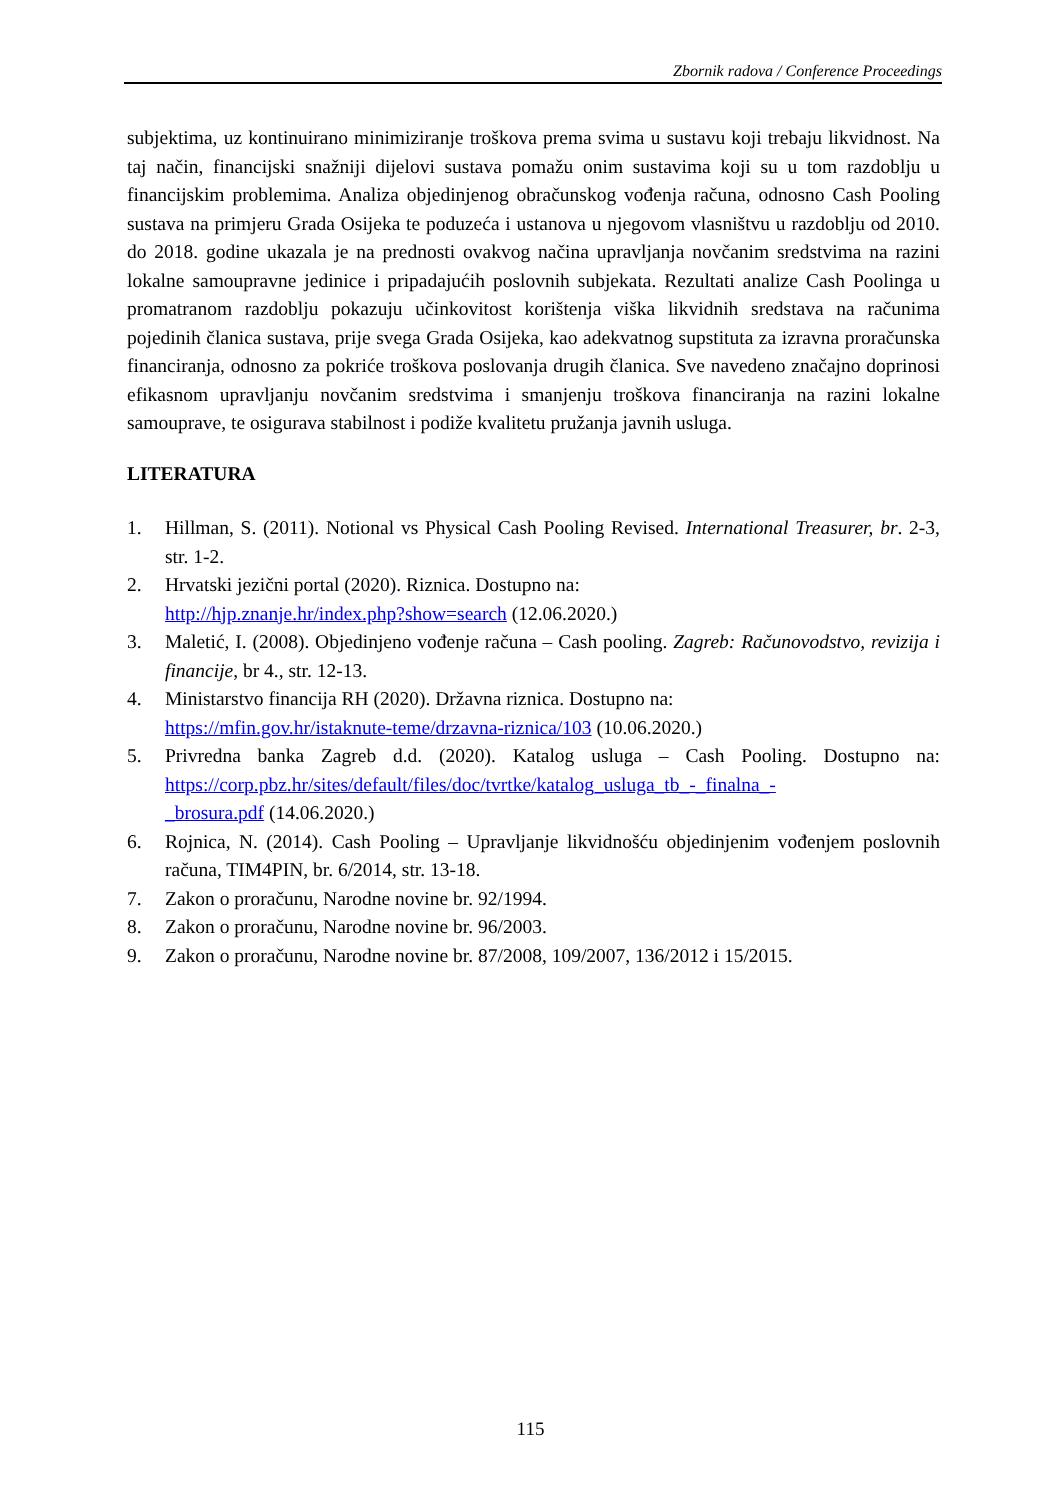Zbornik radova / Conference Proceedings
subjektima, uz kontinuirano minimiziranje troškova prema svima u sustavu koji trebaju likvidnost. Na taj način, financijski snažniji dijelovi sustava pomažu onim sustavima koji su u tom razdoblju u financijskim problemima. Analiza objedinjenog obračunskog vođenja računa, odnosno Cash Pooling sustava na primjeru Grada Osijeka te poduzeća i ustanova u njegovom vlasništvu u razdoblju od 2010. do 2018. godine ukazala je na prednosti ovakvog načina upravljanja novčanim sredstvima na razini lokalne samoupravne jedinice i pripadajućih poslovnih subjekata. Rezultati analize Cash Poolinga u promatranom razdoblju pokazuju učinkovitost korištenja viška likvidnih sredstava na računima pojedinih članica sustava, prije svega Grada Osijeka, kao adekvatnog supstituta za izravna proračunska financiranja, odnosno za pokriće troškova poslovanja drugih članica. Sve navedeno značajno doprinosi efikasnom upravljanju novčanim sredstvima i smanjenju troškova financiranja na razini lokalne samouprave, te osigurava stabilnost i podiže kvalitetu pružanja javnih usluga.
LITERATURA
1. Hillman, S. (2011). Notional vs Physical Cash Pooling Revised. International Treasurer, br. 2-3, str. 1-2.
2. Hrvatski jezični portal (2020). Riznica. Dostupno na:
http://hjp.znanje.hr/index.php?show=search (12.06.2020.)
3. Maletić, I. (2008). Objedinjeno vođenje računa – Cash pooling. Zagreb: Računovodstvo, revizija i financije, br 4., str. 12-13.
4. Ministarstvo financija RH (2020). Državna riznica. Dostupno na:
https://mfin.gov.hr/istaknute-teme/drzavna-riznica/103 (10.06.2020.)
5. Privredna banka Zagreb d.d. (2020). Katalog usluga – Cash Pooling. Dostupno na: https://corp.pbz.hr/sites/default/files/doc/tvrtke/katalog_usluga_tb_-_finalna_-
_brosura.pdf (14.06.2020.)
6. Rojnica, N. (2014). Cash Pooling – Upravljanje likvidnošću objedinjenim vođenjem poslovnih računa, TIM4PIN, br. 6/2014, str. 13-18.
7. Zakon o proračunu, Narodne novine br. 92/1994.
8. Zakon o proračunu, Narodne novine br. 96/2003.
9. Zakon o proračunu, Narodne novine br. 87/2008, 109/2007, 136/2012 i 15/2015.
115